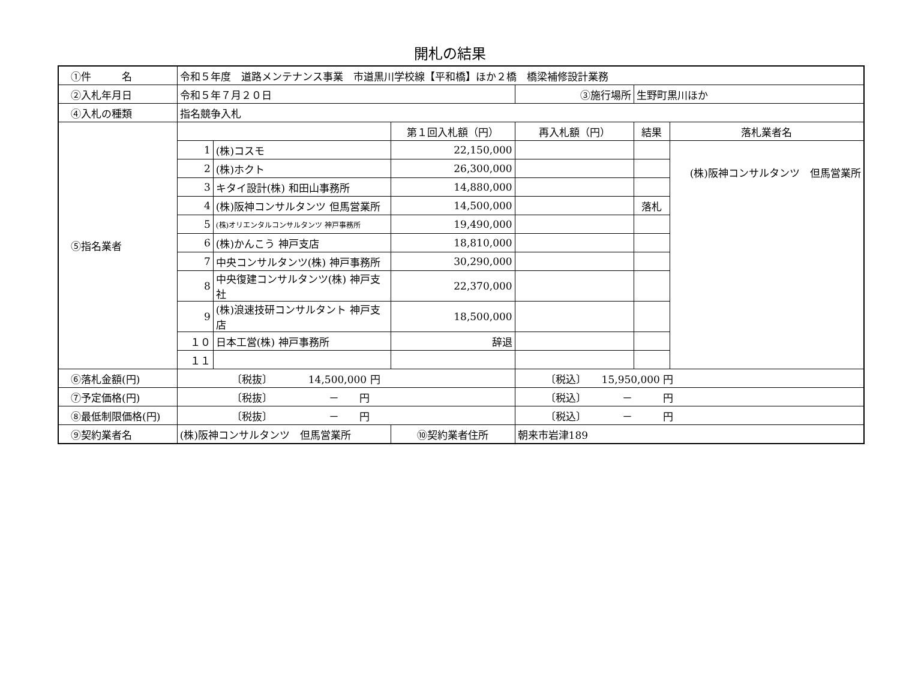開札の結果
| ①件 名 | 令和５年度 道路メンテナンス事業 市道黒川学校線【平和橋】ほか２橋 橋梁補修設計業務 | | | | | |
| ②入札年月日 | 令和５年７月２０日 | | | ③施行場所 | 生野町黒川ほか | |
| ④入札の種類 | 指名競争入札 | | | | | |
| ⑤指名業者 | | | 第１回入札額（円） | 再入札額（円） | 結果 | 落札業者名 |
| | 1 | (株)コスモ | 22,150,000 | | | (株)阪神コンサルタンツ 但馬営業所 |
| | 2 | (株)ホクト | 26,300,000 | | | |
| | 3 | キタイ設計(株) 和田山事務所 | 14,880,000 | | | |
| | 4 | (株)阪神コンサルタンツ 但馬営業所 | 14,500,000 | | 落札 | |
| | 5 | (株)オリエンタルコンサルタンツ 神戸事務所 | 19,490,000 | | | |
| | 6 | (株)かんこう 神戸支店 | 18,810,000 | | | |
| | 7 | 中央コンサルタンツ(株) 神戸事務所 | 30,290,000 | | | |
| | 8 | 中央復建コンサルタンツ(株) 神戸支社 | 22,370,000 | | | |
| | 9 | (株)浪速技研コンサルタント 神戸支店 | 18,500,000 | | | |
| | １０ | 日本工営(株) 神戸事務所 | 辞退 | | | |
| | １１ | | | | | |
| ⑥落札金額(円) | 〔税抜〕 14,500,000 円 | | | 〔税込〕 15,950,000 円 | | |
| ⑦予定価格(円) | 〔税抜〕 － 円 | | | 〔税込〕 － 円 | | |
| ⑧最低制限価格(円) | 〔税抜〕 － 円 | | | 〔税込〕 － 円 | | |
| ⑨契約業者名 | (株)阪神コンサルタンツ 但馬営業所 | | ⑩契約業者住所 | 朝来市岩津189 | | |